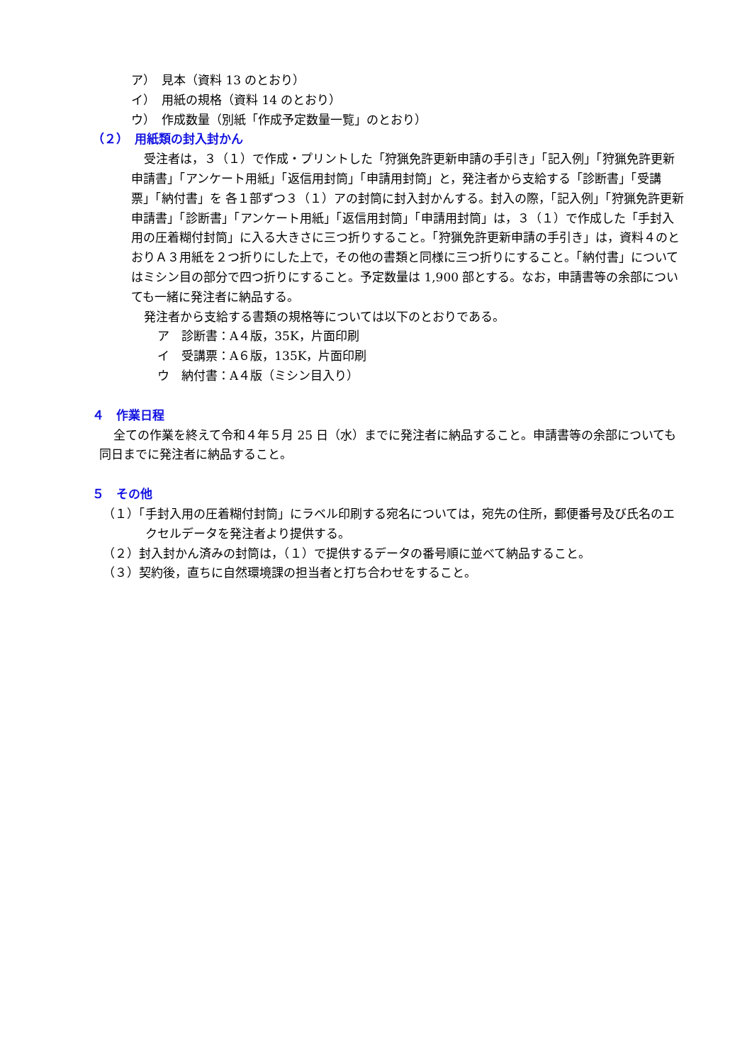ア）　見本（資料 13 のとおり）
イ）　用紙の規格（資料 14 のとおり）
ウ）　作成数量（別紙「作成予定数量一覧」のとおり）
（２）　用紙類の封入封かん
受注者は，３（１）で作成・プリントした「狩猟免許更新申請の手引き」「記入例」「狩猟免許更新申請書」「アンケート用紙」「返信用封筒」「申請用封筒」と，発注者から支給する「診断書」「受講票」「納付書」を 各１部ずつ３（１）アの封筒に封入封かんする。封入の際，「記入例」「狩猟免許更新申請書」「診断書」「アンケート用紙」「返信用封筒」「申請用封筒」は，３（１）で作成した「手封入用の圧着糊付封筒」に入る大きさに三つ折りすること。「狩猟免許更新申請の手引き」は，資料４のとおりＡ３用紙を２つ折りにした上で，その他の書類と同様に三つ折りにすること。「納付書」についてはミシン目の部分で四つ折りにすること。予定数量は 1,900 部とする。なお，申請書等の余部についても一緒に発注者に納品する。
発注者から支給する書類の規格等については以下のとおりである。
ア　診断書：A４版，35K，片面印刷
イ　受講票：A６版，135K，片面印刷
ウ　納付書：A４版（ミシン目入り）
４　作業日程
全ての作業を終えて令和４年５月 25 日（水）までに発注者に納品すること。申請書等の余部についても同日までに発注者に納品すること。
５　その他
（１）「手封入用の圧着糊付封筒」にラベル印刷する宛名については，宛先の住所，郵便番号及び氏名のエクセルデータを発注者より提供する。
（２）封入封かん済みの封筒は，（１）で提供するデータの番号順に並べて納品すること。
（３）契約後，直ちに自然環境課の担当者と打ち合わせをすること。